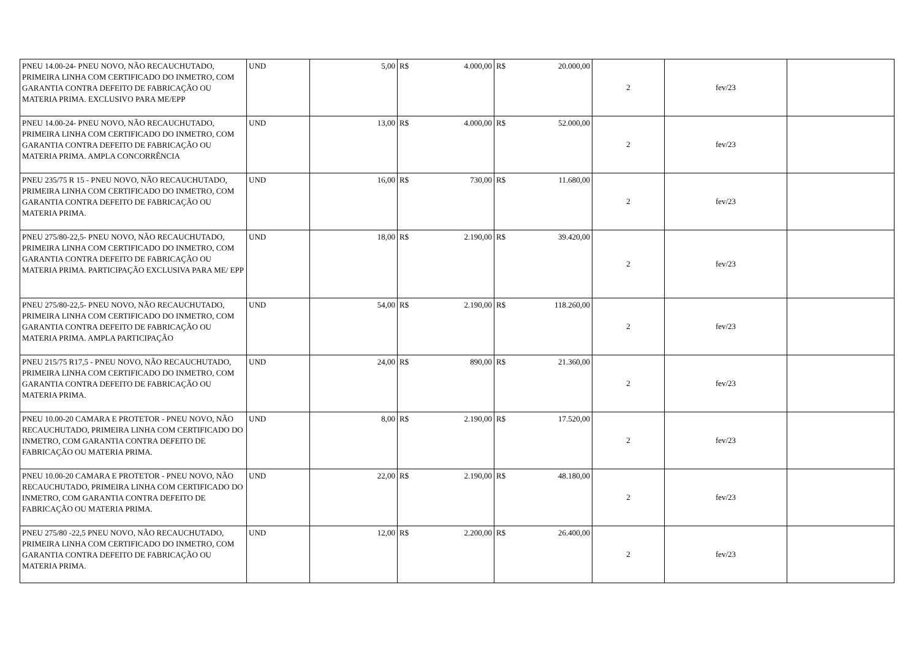| PNEU 14.00-24- PNEU NOVO, NÃO RECAUCHUTADO, PRIMEIRA LINHA COM CERTIFICADO DO INMETRO, COM GARANTIA CONTRA DEFEITO DE FABRICAÇÃO OU MATERIA PRIMA. EXCLUSIVO PARA ME/EPP | UND | 5,00 | R$ | 4.000,00 | R$ | 20.000,00 | 2 | fev/23 | |
| PNEU 14.00-24- PNEU NOVO, NÃO RECAUCHUTADO, PRIMEIRA LINHA COM CERTIFICADO DO INMETRO, COM GARANTIA CONTRA DEFEITO DE FABRICAÇÃO OU MATERIA PRIMA. AMPLA CONCORRÊNCIA | UND | 13,00 | R$ | 4.000,00 | R$ | 52.000,00 | 2 | fev/23 | |
| PNEU 235/75 R 15 - PNEU NOVO, NÃO RECAUCHUTADO, PRIMEIRA LINHA COM CERTIFICADO DO INMETRO, COM GARANTIA CONTRA DEFEITO DE FABRICAÇÃO OU MATERIA PRIMA. | UND | 16,00 | R$ | 730,00 | R$ | 11.680,00 | 2 | fev/23 | |
| PNEU 275/80-22,5- PNEU NOVO, NÃO RECAUCHUTADO, PRIMEIRA LINHA COM CERTIFICADO DO INMETRO, COM GARANTIA CONTRA DEFEITO DE FABRICAÇÃO OU MATERIA PRIMA. PARTICIPAÇÃO EXCLUSIVA PARA ME/ EPP | UND | 18,00 | R$ | 2.190,00 | R$ | 39.420,00 | 2 | fev/23 | |
| PNEU 275/80-22,5- PNEU NOVO, NÃO RECAUCHUTADO, PRIMEIRA LINHA COM CERTIFICADO DO INMETRO, COM GARANTIA CONTRA DEFEITO DE FABRICAÇÃO OU MATERIA PRIMA. AMPLA PARTICIPAÇÃO | UND | 54,00 | R$ | 2.190,00 | R$ | 118.260,00 | 2 | fev/23 | |
| PNEU 215/75 R17,5 - PNEU NOVO, NÃO RECAUCHUTADO, PRIMEIRA LINHA COM CERTIFICADO DO INMETRO, COM GARANTIA CONTRA DEFEITO DE FABRICAÇÃO OU MATERIA PRIMA. | UND | 24,00 | R$ | 890,00 | R$ | 21.360,00 | 2 | fev/23 | |
| PNEU 10.00-20 CAMARA E PROTETOR - PNEU NOVO, NÃO RECAUCHUTADO, PRIMEIRA LINHA COM CERTIFICADO DO INMETRO, COM GARANTIA CONTRA DEFEITO DE FABRICAÇÃO OU MATERIA PRIMA. | UND | 8,00 | R$ | 2.190,00 | R$ | 17.520,00 | 2 | fev/23 | |
| PNEU 10.00-20 CAMARA E PROTETOR - PNEU NOVO, NÃO RECAUCHUTADO, PRIMEIRA LINHA COM CERTIFICADO DO INMETRO, COM GARANTIA CONTRA DEFEITO DE FABRICAÇÃO OU MATERIA PRIMA. | UND | 22,00 | R$ | 2.190,00 | R$ | 48.180,00 | 2 | fev/23 | |
| PNEU 275/80 -22,5 PNEU NOVO, NÃO RECAUCHUTADO, PRIMEIRA LINHA COM CERTIFICADO DO INMETRO, COM GARANTIA CONTRA DEFEITO DE FABRICAÇÃO OU MATERIA PRIMA. | UND | 12,00 | R$ | 2.200,00 | R$ | 26.400,00 | 2 | fev/23 | |